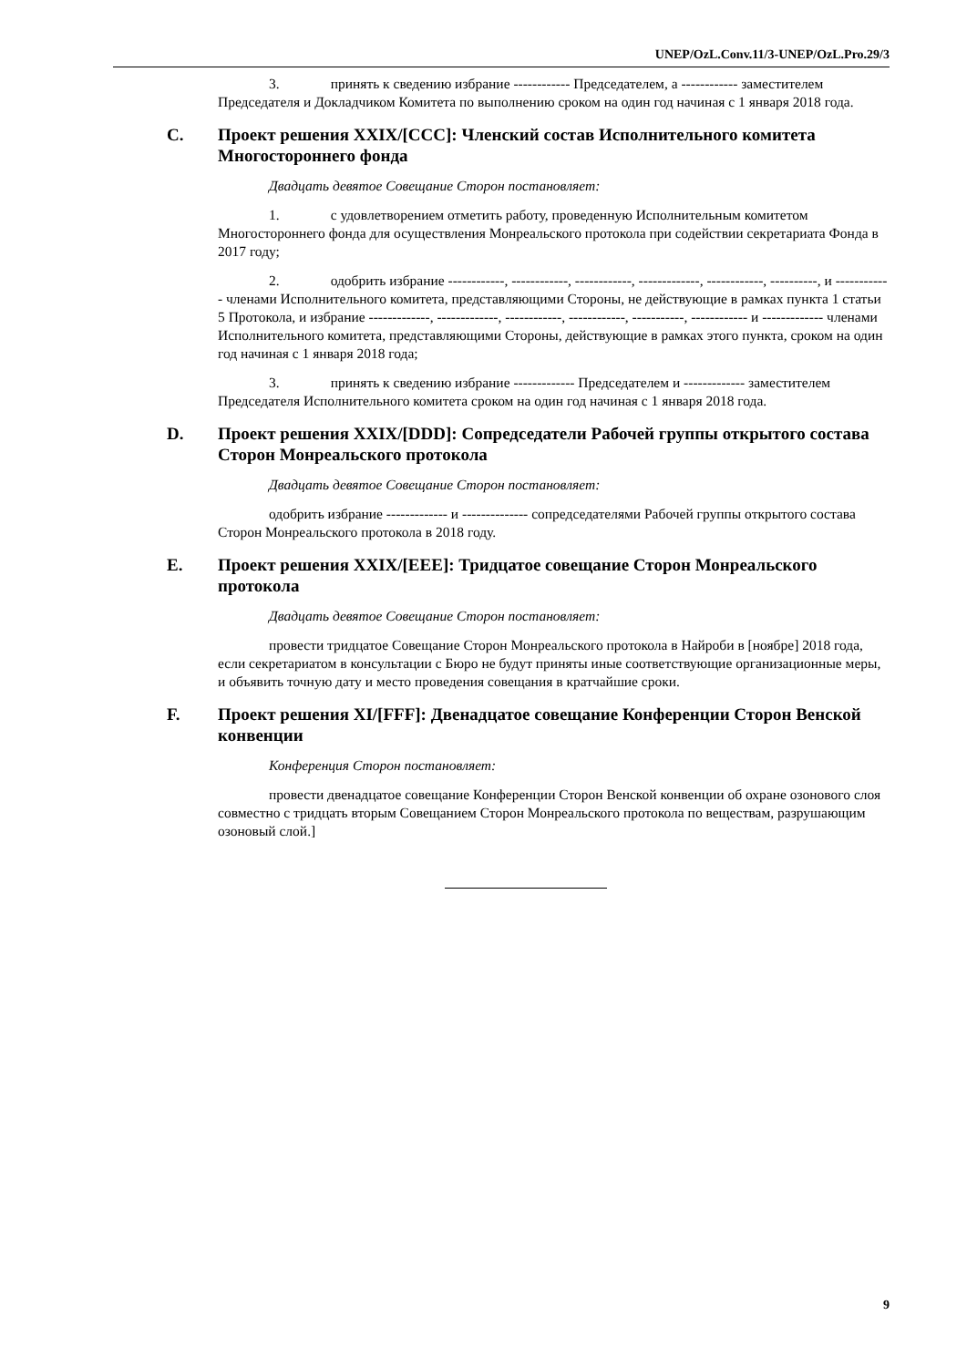UNEP/OzL.Conv.11/3-UNEP/OzL.Pro.29/3
3. принять к сведению избрание ------------ Председателем, а ------------ заместителем Председателя и Докладчиком Комитета по выполнению сроком на один год начиная с 1 января 2018 года.
C. Проект решения XXIX/[CCC]: Членский состав Исполнительного комитета Многостороннего фонда
Двадцать девятое Совещание Сторон постановляет:
1. с удовлетворением отметить работу, проведенную Исполнительным комитетом Многостороннего фонда для осуществления Монреальского протокола при содействии секретариата Фонда в 2017 году;
2. одобрить избрание ------------, ------------, ------------, -------------, ------------, ----------, и ------------ членами Исполнительного комитета, представляющими Стороны, не действующие в рамках пункта 1 статьи 5 Протокола, и избрание -------------, -------------, ------------, ------------, -----------, ------------ и ------------- членами Исполнительного комитета, представляющими Стороны, действующие в рамках этого пункта, сроком на один год начиная с 1 января 2018 года;
3. принять к сведению избрание ------------- Председателем и ------------- заместителем Председателя Исполнительного комитета сроком на один год начиная с 1 января 2018 года.
D. Проект решения XXIX/[DDD]: Сопредседатели Рабочей группы открытого состава Сторон Монреальского протокола
Двадцать девятое Совещание Сторон постановляет:
одобрить избрание ------------- и -------------- сопредседателями Рабочей группы открытого состава Сторон Монреальского протокола в 2018 году.
E. Проект решения XXIX/[EEE]: Тридцатое совещание Сторон Монреальского протокола
Двадцать девятое Совещание Сторон постановляет:
провести тридцатое Совещание Сторон Монреальского протокола в Найроби в [ноябре] 2018 года, если секретариатом в консультации с Бюро не будут приняты иные соответствующие организационные меры, и объявить точную дату и место проведения совещания в кратчайшие сроки.
F. Проект решения XI/[FFF]: Двенадцатое совещание Конференции Сторон Венской конвенции
Конференция Сторон постановляет:
провести двенадцатое совещание Конференции Сторон Венской конвенции об охране озонового слоя совместно с тридцать вторым Совещанием Сторон Монреальского протокола по веществам, разрушающим озоновый слой.]
9